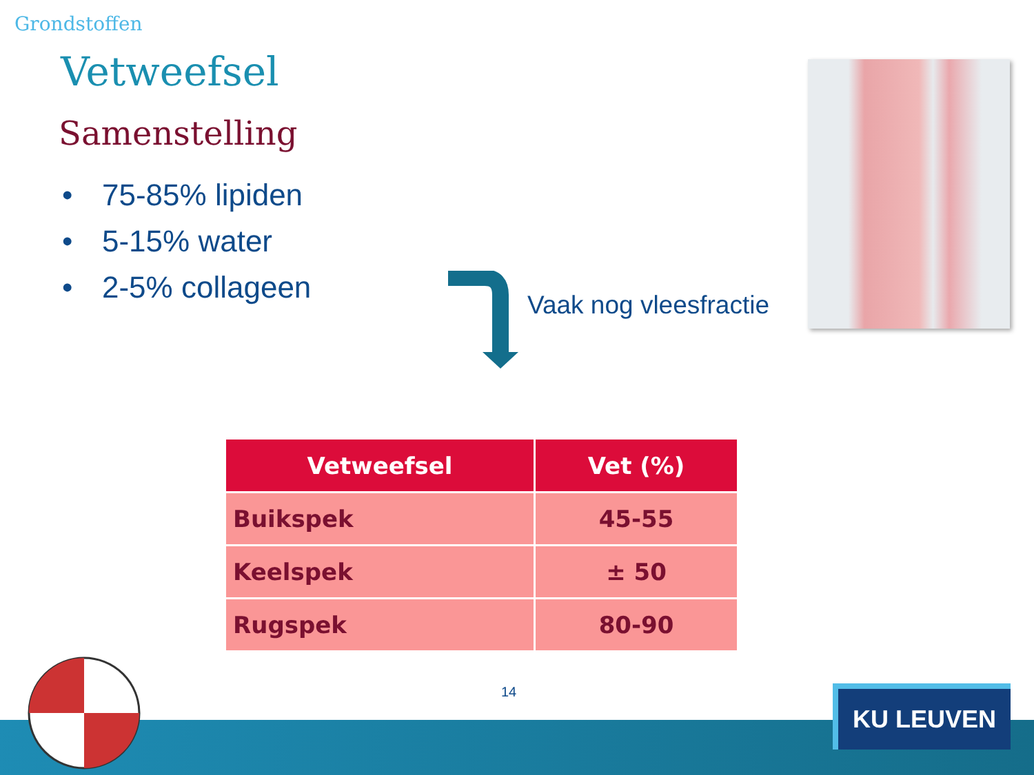Grondstoffen
Vetweefsel
Samenstelling
• 75-85% lipiden
• 5-15% water
• 2-5% collageen
Vaak nog vleesfractie
| Vetweefsel | Vet (%) |
| --- | --- |
| Buikspek | 45-55 |
| Keelspek | ± 50 |
| Rugspek | 80-90 |
14 KU LEUVEN